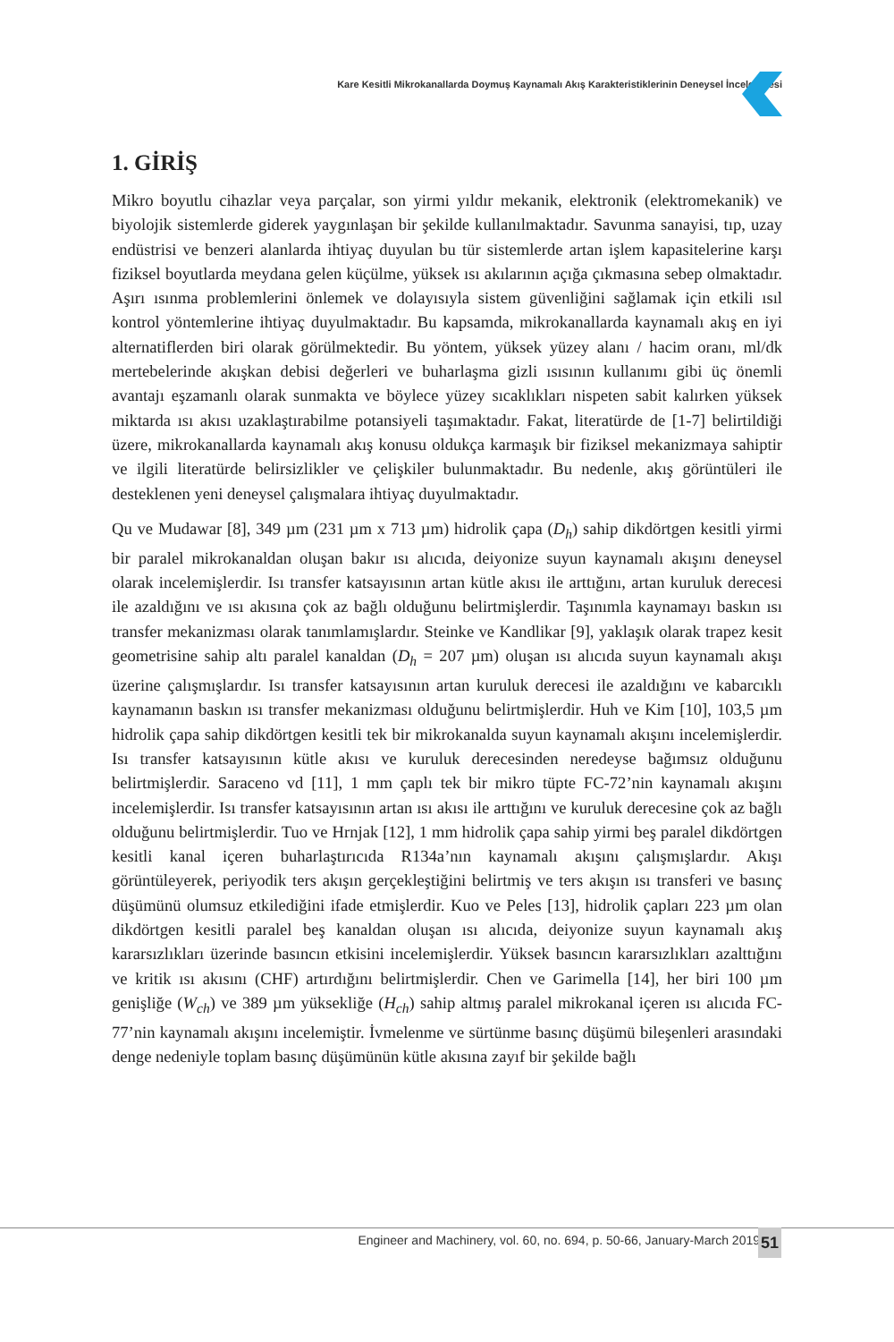Kare Kesitli Mikrokanallarda Doymuş Kaynamalı Akış Karakteristiklerinin Deneysel İncelenmesi
1. GİRİŞ
Mikro boyutlu cihazlar veya parçalar, son yirmi yıldır mekanik, elektronik (elektromekanik) ve biyolojik sistemlerde giderek yaygınlaşan bir şekilde kullanılmaktadır. Savunma sanayisi, tıp, uzay endüstrisi ve benzeri alanlarda ihtiyaç duyulan bu tür sistemlerde artan işlem kapasitelerine karşı fiziksel boyutlarda meydana gelen küçülme, yüksek ısı akılarının açığa çıkmasına sebep olmaktadır. Aşırı ısınma problemlerini önlemek ve dolayısıyla sistem güvenliğini sağlamak için etkili ısıl kontrol yöntemlerine ihtiyaç duyulmaktadır. Bu kapsamda, mikrokanallarda kaynamalı akış en iyi alternatiflerden biri olarak görülmektedir. Bu yöntem, yüksek yüzey alanı / hacim oranı, ml/dk mertebelerinde akışkan debisi değerleri ve buharlaşma gizli ısısının kullanımı gibi üç önemli avantajı eşzamanlı olarak sunmakta ve böylece yüzey sıcaklıkları nispeten sabit kalırken yüksek miktarda ısı akısı uzaklaştırabilme potansiyeli taşımaktadır. Fakat, literatürde de [1-7] belirtildiği üzere, mikrokanallarda kaynamalı akış konusu oldukça karmaşık bir fiziksel mekanizmaya sahiptir ve ilgili literatürde belirsizlikler ve çelişkiler bulunmaktadır. Bu nedenle, akış görüntüleri ile desteklenen yeni deneysel çalışmalara ihtiyaç duyulmaktadır.
Qu ve Mudawar [8], 349 µm (231 µm x 713 µm) hidrolik çapa (D<sub>h</sub>) sahip dikdörtgen kesitli yirmi bir paralel mikrokanaldan oluşan bakır ısı alıcıda, deiyonize suyun kaynamalı akışını deneysel olarak incelemişlerdir. Isı transfer katsayısının artan kütle akısı ile arttığını, artan kuruluk derecesi ile azaldığını ve ısı akısına çok az bağlı olduğunu belirtmişlerdir. Taşınımla kaynamayı baskın ısı transfer mekanizması olarak tanımlamışlardır. Steinke ve Kandlikar [9], yaklaşık olarak trapez kesit geometrisine sahip altı paralel kanaldan (D<sub>h</sub> = 207 µm) oluşan ısı alıcıda suyun kaynamalı akışı üzerine çalışmışlardır. Isı transfer katsayısının artan kuruluk derecesi ile azaldığını ve kabarcıklı kaynamanın baskın ısı transfer mekanizması olduğunu belirtmişlerdir. Huh ve Kim [10], 103,5 µm hidrolik çapa sahip dikdörtgen kesitli tek bir mikrokanalda suyun kaynamalı akışını incelemişlerdir. Isı transfer katsayısının kütle akısı ve kuruluk derecesinden neredeyse bağımsız olduğunu belirtmişlerdir. Saraceno vd [11], 1 mm çaplı tek bir mikro tüpte FC-72’nin kaynamalı akışını incelemişlerdir. Isı transfer katsayısının artan ısı akısı ile arttığını ve kuruluk derecesine çok az bağlı olduğunu belirtmişlerdir. Tuo ve Hrnjak [12], 1 mm hidrolik çapa sahip yirmi beş paralel dikdörtgen kesitli kanal içeren buharlaştırıcıda R134a’nın kaynamalı akışını çalışmışlardır. Akışı görüntüleyerek, periyodik ters akışın gerçekleştiğini belirtmiş ve ters akışın ısı transferi ve basınç düşümünü olumsuz etkilediğini ifade etmişlerdir. Kuo ve Peles [13], hidrolik çapları 223 µm olan dikdörtgen kesitli paralel beş kanaldan oluşan ısı alıcıda, deiyonize suyun kaynamalı akış kararsızlıkları üzerinde basıncın etkisini incelemişlerdir. Yüksek basıncın kararsızlıkları azalttığını ve kritik ısı akısını (CHF) artırdığını belirtmişlerdir. Chen ve Garimella [14], her biri 100 µm genişliğe (W<sub>ch</sub>) ve 389 µm yüksekliğe (H<sub>ch</sub>) sahip altmış paralel mikrokanal içeren ısı alıcıda FC-77’nin kaynamalı akışını incelemiştir. İvmelenme ve sürtünme basınç düşümü bileşenleri arasındaki denge nedeniyle toplam basınç düşümünün kütle akısına zayıf bir şekilde bağlı
Engineer and Machinery, vol. 60, no. 694, p. 50-66, January-March 2019
51